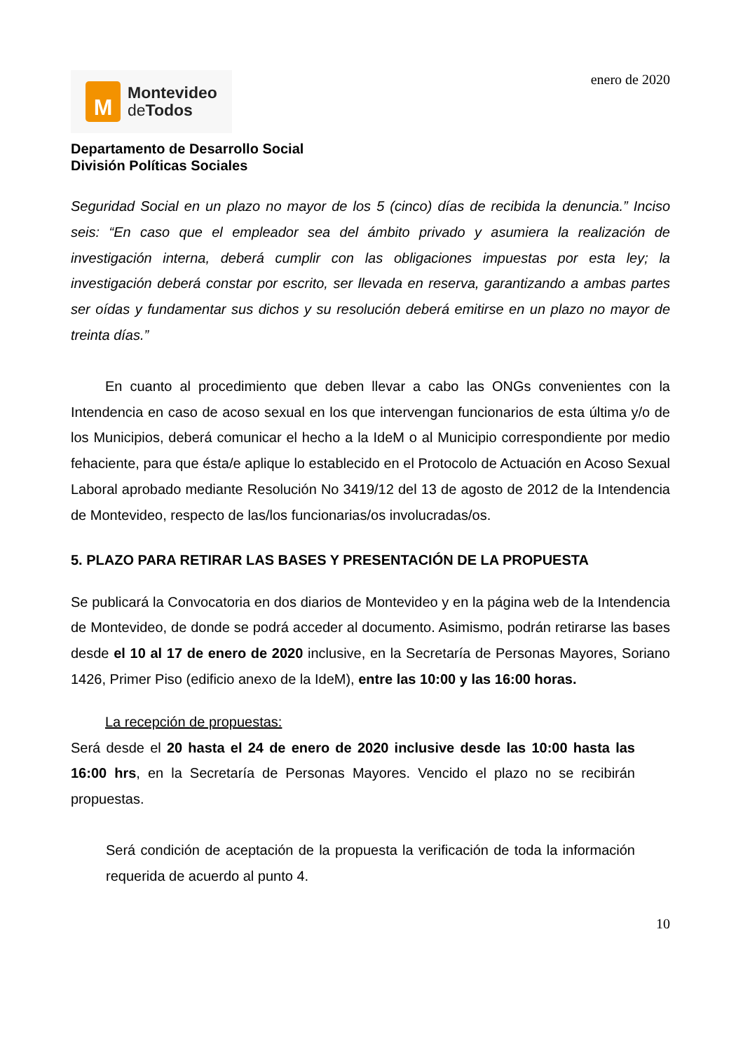M
Montevideo
de Todos
enero de 2020
Departamento de Desarrollo Social
División Políticas Sociales
Seguridad Social en un plazo no mayor de los 5 (cinco) días de recibida la denuncia.” Inciso seis: “En caso que el empleador sea del ámbito privado y asumiera la realización de investigación interna, deberá cumplir con las obligaciones impuestas por esta ley; la investigación deberá constar por escrito, ser llevada en reserva, garantizando a ambas partes ser oídas y fundamentar sus dichos y su resolución deberá emitirse en un plazo no mayor de treinta días.”
En cuanto al procedimiento que deben llevar a cabo las ONGs convenientes con la Intendencia en caso de acoso sexual en los que intervengan funcionarios de esta última y/o de los Municipios, deberá comunicar el hecho a la IdeM o al Municipio correspondiente por medio fehaciente, para que ésta/e aplique lo establecido en el Protocolo de Actuación en Acoso Sexual Laboral aprobado mediante Resolución No 3419/12 del 13 de agosto de 2012 de la Intendencia de Montevideo, respecto de las/los funcionarias/os involucradas/os.
5. PLAZO PARA RETIRAR LAS BASES Y PRESENTACIÓN DE LA PROPUESTA
Se publicará la Convocatoria en dos diarios de Montevideo y en la página web de la Intendencia de Montevideo, de donde se podrá acceder al documento. Asimismo, podrán retirarse las bases desde el 10 al 17 de enero de 2020 inclusive, en la Secretaría de Personas Mayores, Soriano 1426, Primer Piso (edificio anexo de la IdeM), entre las 10:00 y las 16:00 horas.
La recepción de propuestas:
Será desde el 20 hasta el 24 de enero de 2020 inclusive desde las 10:00 hasta las 16:00 hrs, en la Secretaría de Personas Mayores. Vencido el plazo no se recibirán propuestas.
Será condición de aceptación de la propuesta la verificación de toda la información requerida de acuerdo al punto 4.
10